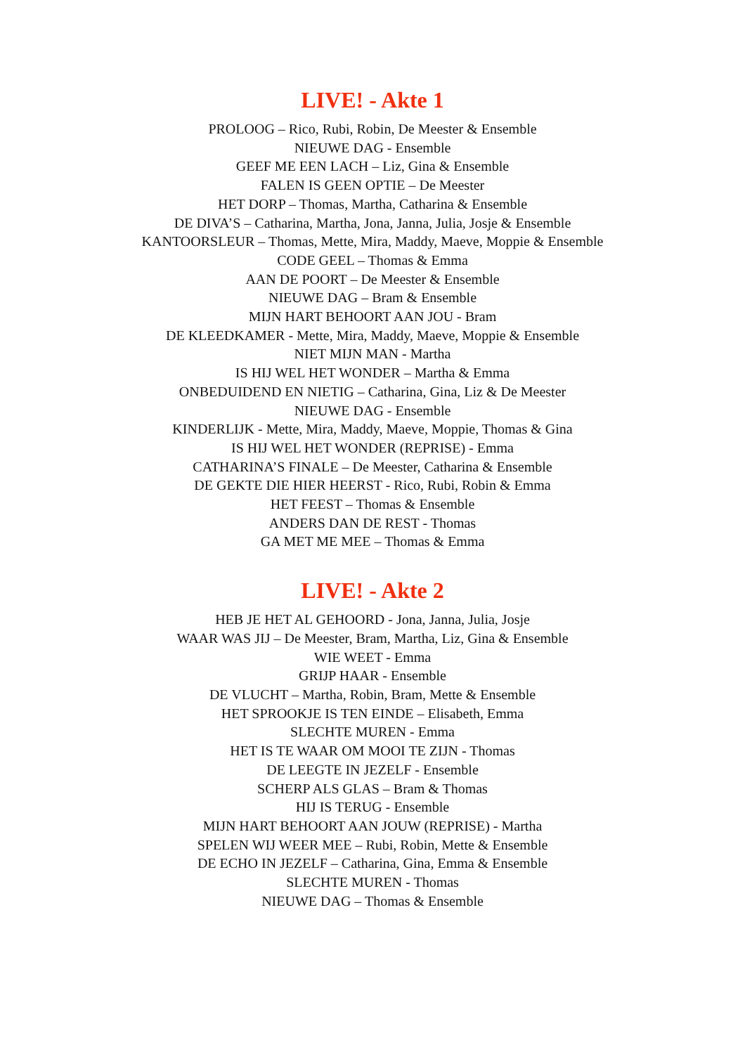LIVE! - Akte 1
PROLOOG – Rico, Rubi, Robin, De Meester & Ensemble
NIEUWE DAG - Ensemble
GEEF ME EEN LACH – Liz, Gina & Ensemble
FALEN IS GEEN OPTIE – De Meester
HET DORP – Thomas, Martha, Catharina & Ensemble
DE DIVA’S – Catharina, Martha, Jona, Janna, Julia, Josje & Ensemble
KANTOORSLEUR – Thomas, Mette, Mira, Maddy, Maeve, Moppie & Ensemble
CODE GEEL – Thomas & Emma
AAN DE POORT – De Meester & Ensemble
NIEUWE DAG – Bram & Ensemble
MIJN HART BEHOORT AAN JOU - Bram
DE KLEEDKAMER - Mette, Mira, Maddy, Maeve, Moppie & Ensemble
NIET MIJN MAN - Martha
IS HIJ WEL HET WONDER – Martha & Emma
ONBEDUIDEND EN NIETIG – Catharina, Gina, Liz & De Meester
NIEUWE DAG - Ensemble
KINDERLIJK - Mette, Mira, Maddy, Maeve, Moppie, Thomas & Gina
IS HIJ WEL HET WONDER (REPRISE) - Emma
CATHARINA’S FINALE – De Meester, Catharina & Ensemble
DE GEKTE DIE HIER HEERST - Rico, Rubi, Robin & Emma
HET FEEST – Thomas & Ensemble
ANDERS DAN DE REST - Thomas
GA MET ME MEE – Thomas & Emma
LIVE! - Akte 2
HEB JE HET AL GEHOORD - Jona, Janna, Julia, Josje
WAAR WAS JIJ – De Meester, Bram, Martha, Liz, Gina & Ensemble
WIE WEET - Emma
GRIJP HAAR - Ensemble
DE VLUCHT – Martha, Robin, Bram, Mette & Ensemble
HET SPROOKJE IS TEN EINDE – Elisabeth, Emma
SLECHTE MUREN - Emma
HET IS TE WAAR OM MOOI TE ZIJN - Thomas
DE LEEGTE IN JEZELF - Ensemble
SCHERP ALS GLAS – Bram & Thomas
HIJ IS TERUG - Ensemble
MIJN HART BEHOORT AAN JOUW (REPRISE) - Martha
SPELEN WIJ WEER MEE – Rubi, Robin, Mette & Ensemble
DE ECHO IN JEZELF – Catharina, Gina, Emma & Ensemble
SLECHTE MUREN - Thomas
NIEUWE DAG – Thomas & Ensemble